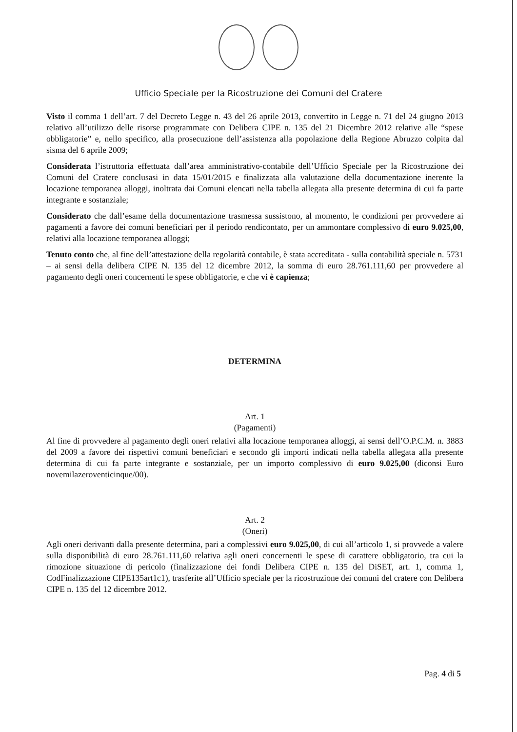Ufficio Speciale per la Ricostruzione dei Comuni del Cratere
Visto il comma 1 dell’art. 7 del Decreto Legge n. 43 del 26 aprile 2013, convertito in Legge n. 71 del 24 giugno 2013 relativo all’utilizzo delle risorse programmate con Delibera CIPE n. 135 del 21 Dicembre 2012 relative alle “spese obbligatorie” e, nello specifico, alla prosecuzione dell’assistenza alla popolazione della Regione Abruzzo colpita dal sisma del 6 aprile 2009;
Considerata l’istruttoria effettuata dall’area amministrativo-contabile dell’Ufficio Speciale per la Ricostruzione dei Comuni del Cratere conclusasi in data 15/01/2015 e finalizzata alla valutazione della documentazione inerente la locazione temporanea alloggi, inoltrata dai Comuni elencati nella tabella allegata alla presente determina di cui fa parte integrante e sostanziale;
Considerato che dall’esame della documentazione trasmessa sussistono, al momento, le condizioni per provvedere ai pagamenti a favore dei comuni beneficiari per il periodo rendicontato, per un ammontare complessivo di euro 9.025,00, relativi alla locazione temporanea alloggi;
Tenuto conto che, al fine dell’attestazione della regolarità contabile, è stata accreditata - sulla contabilità speciale n. 5731 – ai sensi della delibera CIPE N. 135 del 12 dicembre 2012, la somma di euro 28.761.111,60 per provvedere al pagamento degli oneri concernenti le spese obbligatorie, e che vi è capienza;
DETERMINA
Art. 1
(Pagamenti)
Al fine di provvedere al pagamento degli oneri relativi alla locazione temporanea alloggi, ai sensi dell’O.P.C.M. n. 3883 del 2009 a favore dei rispettivi comuni beneficiari e secondo gli importi indicati nella tabella allegata alla presente determina di cui fa parte integrante e sostanziale, per un importo complessivo di euro 9.025,00 (diconsi Euro novemilazeroventicinque/00).
Art. 2
(Oneri)
Agli oneri derivanti dalla presente determina, pari a complessivi euro 9.025,00, di cui all’articolo 1, si provvede a valere sulla disponibilità di euro 28.761.111,60 relativa agli oneri concernenti le spese di carattere obbligatorio, tra cui la rimozione situazione di pericolo (finalizzazione dei fondi Delibera CIPE n. 135 del DiSET, art. 1, comma 1, CodFinalizzazione CIPE135art1c1), trasferite all’Ufficio speciale per la ricostruzione dei comuni del cratere con Delibera CIPE n. 135 del 12 dicembre 2012.
Pag. 4 di 5